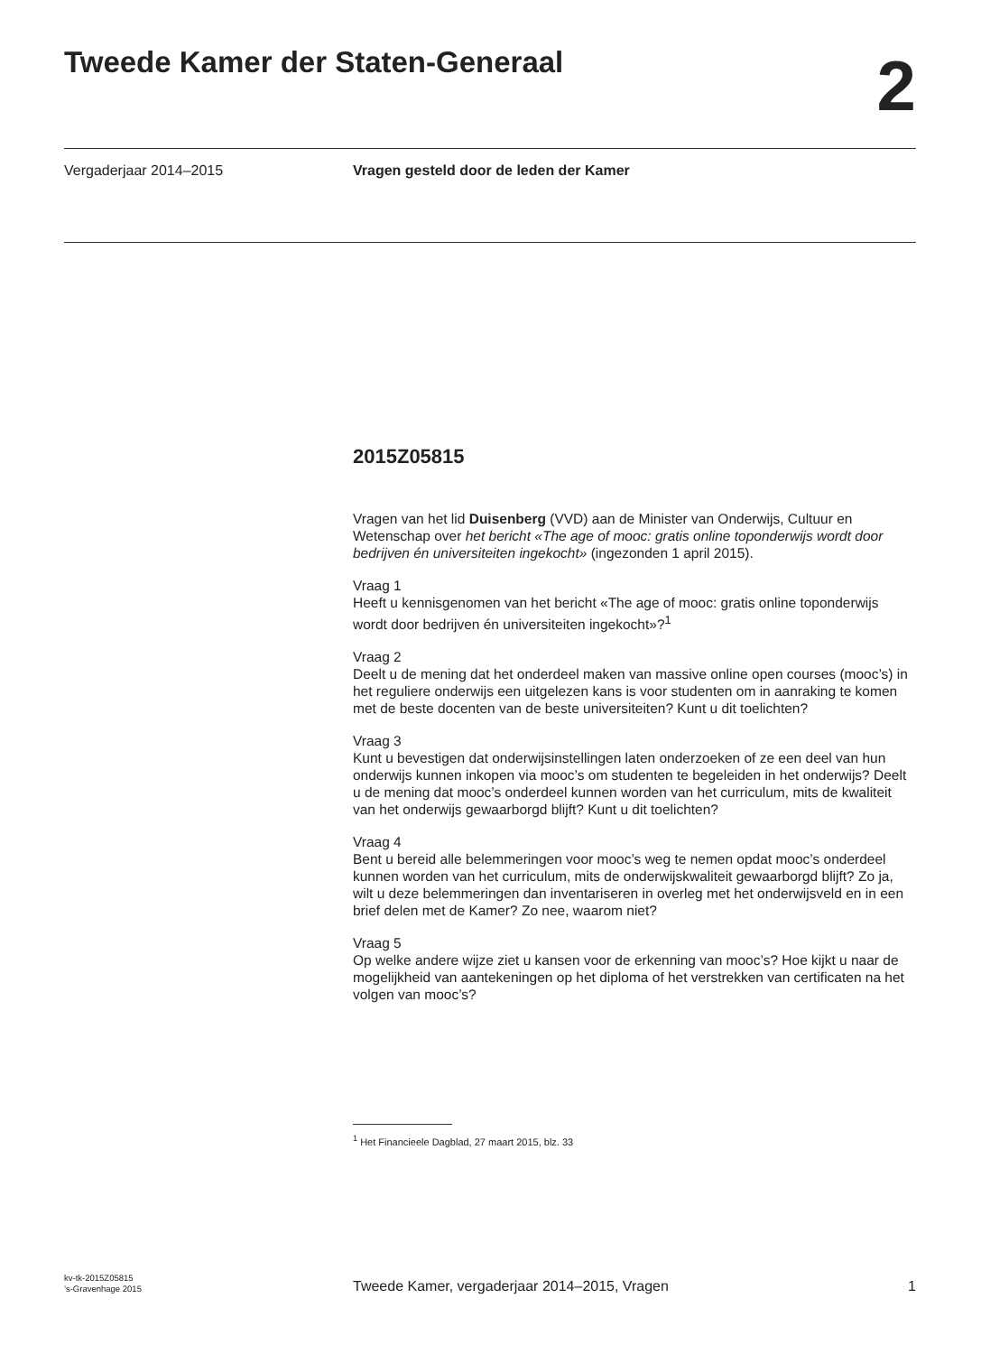Tweede Kamer der Staten-Generaal
2
Vergaderjaar 2014–2015 Vragen gesteld door de leden der Kamer
2015Z05815
Vragen van het lid Duisenberg (VVD) aan de Minister van Onderwijs, Cultuur en Wetenschap over het bericht «The age of mooc: gratis online toponderwijs wordt door bedrijven én universiteiten ingekocht» (ingezonden 1 april 2015).
Vraag 1
Heeft u kennisgenomen van het bericht «The age of mooc: gratis online toponderwijs wordt door bedrijven én universiteiten ingekocht»?<sup>1</sup>
Vraag 2
Deelt u de mening dat het onderdeel maken van massive online open courses (mooc’s) in het reguliere onderwijs een uitgelezen kans is voor studenten om in aanraking te komen met de beste docenten van de beste universiteiten? Kunt u dit toelichten?
Vraag 3
Kunt u bevestigen dat onderwijsinstellingen laten onderzoeken of ze een deel van hun onderwijs kunnen inkopen via mooc’s om studenten te begeleiden in het onderwijs? Deelt u de mening dat mooc’s onderdeel kunnen worden van het curriculum, mits de kwaliteit van het onderwijs gewaarborgd blijft? Kunt u dit toelichten?
Vraag 4
Bent u bereid alle belemmeringen voor mooc’s weg te nemen opdat mooc’s onderdeel kunnen worden van het curriculum, mits de onderwijskwaliteit gewaarborgd blijft? Zo ja, wilt u deze belemmeringen dan inventariseren in overleg met het onderwijsveld en in een brief delen met de Kamer? Zo nee, waarom niet?
Vraag 5
Op welke andere wijze ziet u kansen voor de erkenning van mooc’s? Hoe kijkt u naar de mogelijkheid van aantekeningen op het diploma of het verstrekken van certificaten na het volgen van mooc’s?
<sup>1</sup> Het Financieele Dagblad, 27 maart 2015, blz. 33
kv-tk-2015Z05815
’s-Gravenhage 2015
Tweede Kamer, vergaderjaar 2014–2015, Vragen
1